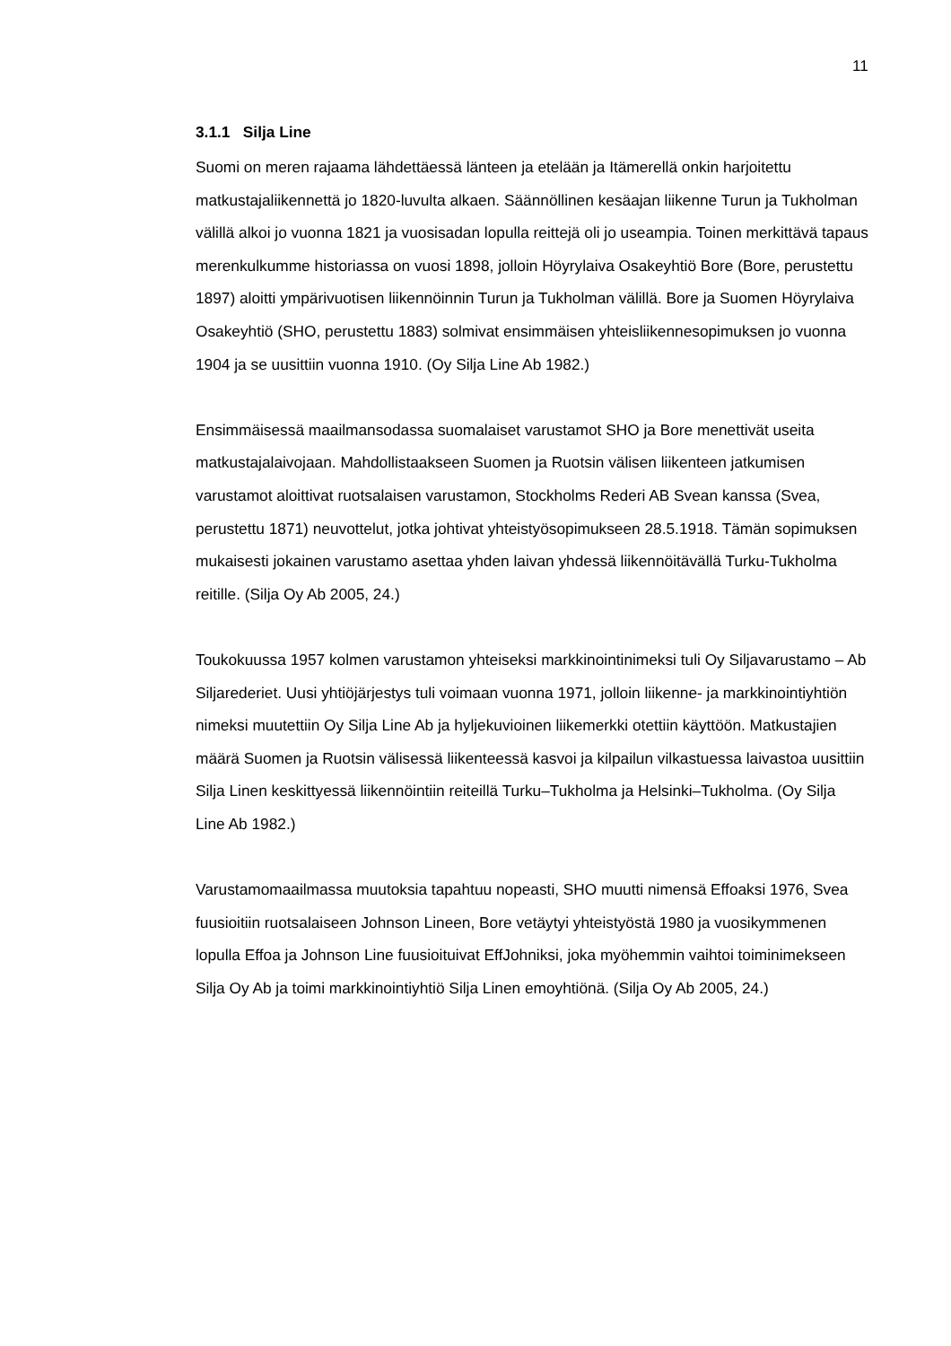11
3.1.1 Silja Line
Suomi on meren rajaama lähdettäessä länteen ja etelään ja Itämerellä onkin harjoitettu matkustajaliikennettä jo 1820-luvulta alkaen. Säännöllinen kesäajan liikenne Turun ja Tukholman välillä alkoi jo vuonna 1821 ja vuosisadan lopulla reittejä oli jo useampia. Toinen merkittävä tapaus merenkulkumme historiassa on vuosi 1898, jolloin Höyrylaiva Osakeyhtiö Bore (Bore, perustettu 1897) aloitti ympärivuotisen liikennöinnin Turun ja Tukholman välillä. Bore ja Suomen Höyrylaiva Osakeyhtiö (SHO, perustettu 1883) solmivat ensimmäisen yhteisliikennesopimuksen jo vuonna 1904 ja se uusittiin vuonna 1910. (Oy Silja Line Ab 1982.)
Ensimmäisessä maailmansodassa suomalaiset varustamot SHO ja Bore menettivät useita matkustajalaivojaan. Mahdollistaakseen Suomen ja Ruotsin välisen liikenteen jatkumisen varustamot aloittivat ruotsalaisen varustamon, Stockholms Rederi AB Svean kanssa (Svea, perustettu 1871) neuvottelut, jotka johtivat yhteistyösopimukseen 28.5.1918. Tämän sopimuksen mukaisesti jokainen varustamo asettaa yhden laivan yhdessä liikennöitävällä Turku-Tukholma reitille. (Silja Oy Ab 2005, 24.)
Toukokuussa 1957 kolmen varustamon yhteiseksi markkinointinimeksi tuli Oy Siljavarustamo – Ab Siljarederiet. Uusi yhtiöjärjestys tuli voimaan vuonna 1971, jolloin liikenne- ja markkinointiyhtiön nimeksi muutettiin Oy Silja Line Ab ja hyljekuvioinen liikemerkki otettiin käyttöön. Matkustajien määrä Suomen ja Ruotsin välisessä liikenteessä kasvoi ja kilpailun vilkastuessa laivastoa uusittiin Silja Linen keskittyessä liikennöintiin reiteillä Turku–Tukholma ja Helsinki–Tukholma. (Oy Silja Line Ab 1982.)
Varustamomaailmassa muutoksia tapahtuu nopeasti, SHO muutti nimensä Effoaksi 1976, Svea fuusioitiin ruotsalaiseen Johnson Lineen, Bore vetäytyi yhteistyöstä 1980 ja vuosikymmenen lopulla Effoa ja Johnson Line fuusioituivat EffJohniksi, joka myöhemmin vaihtoi toiminimekseen Silja Oy Ab ja toimi markkinointiyhtiö Silja Linen emoyhtiönä. (Silja Oy Ab 2005, 24.)